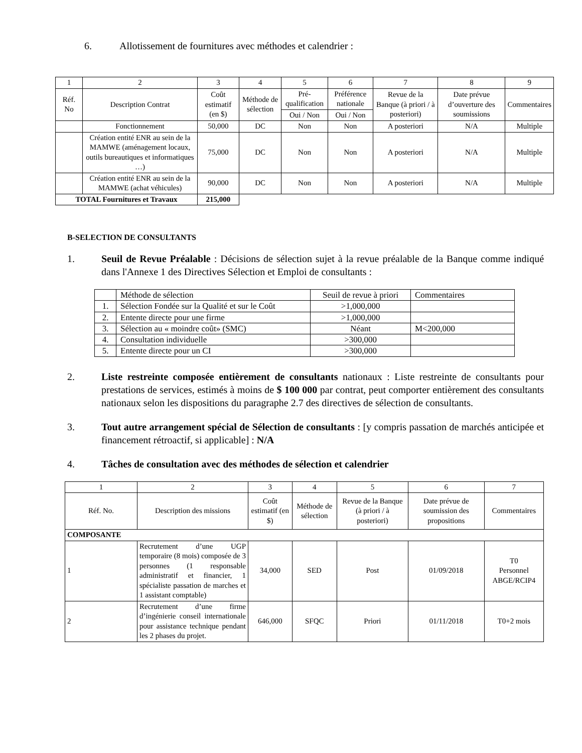6. Allotissement de fournitures avec méthodes et calendrier :
| 1 | 2 | 3 | 4 | 5 | 6 | 7 | 8 | 9 |
| Réf. No | Description Contrat | Coût estimatif (en $) | Méthode de sélection | Pré-qualification | Préférence nationale | Revue de la Banque (à priori / à posteriori) | Date prévue d’ouverture des soumissions | Commentaires |
| | | | | Oui / Non | Oui / Non | | | |
| | Fonctionnement | 50,000 | DC | Non | Non | A posteriori | N/A | Multiple |
| | Création entité ENR au sein de la MAMWE (aménagement locaux, outils bureautiques et informatiques …) | 75,000 | DC | Non | Non | A posteriori | N/A | Multiple |
| | Création entité ENR au sein de la MAMWE (achat véhicules) | 90,000 | DC | Non | Non | A posteriori | N/A | Multiple |
| TOTAL Fournitures et Travaux | | 215,000 | | | | | | |
B-SELECTION DE CONSULTANTS
1. Seuil de Revue Préalable : Décisions de sélection sujet à la revue préalable de la Banque comme indiqué dans l'Annexe 1 des Directives Sélection et Emploi de consultants :
| | Méthode de sélection | Seuil de revue à priori | Commentaires |
| 1. | Sélection Fondée sur la Qualité et sur le Coût | >1,000,000 | |
| 2. | Entente directe pour une firme | >1,000,000 | |
| 3. | Sélection au « moindre coût» (SMC) | Néant | M<200,000 |
| 4. | Consultation individuelle | >300,000 | |
| 5. | Entente directe pour un CI | >300,000 | |
2. Liste restreinte composée entièrement de consultants nationaux : Liste restreinte de consultants pour prestations de services, estimés à moins de $ 100 000 par contrat, peut comporter entièrement des consultants nationaux selon les dispositions du paragraphe 2.7 des directives de sélection de consultants.
3. Tout autre arrangement spécial de Sélection de consultants : [y compris passation de marchés anticipée et financement rétroactif, si applicable] : N/A
4. Tâches de consultation avec des méthodes de sélection et calendrier
| 1 | 2 | 3 | 4 | 5 | 6 | 7 |
| Réf. No. | Description des missions | Coût estimatif (en $) | Méthode de sélection | Revue de la Banque (à priori / à posteriori) | Date prévue de soumission des propositions | Commentaires |
| COMPOSANTE | | | | | | |
| 1 | Recrutement d’une UGP temporaire (8 mois) composée de 3 personnes (1 responsable administratif et financier, 1 spécialiste passation de marches et 1 assistant comptable) | 34,000 | SED | Post | 01/09/2018 | T0 Personnel ABGE/RCIP4 |
| 2 | Recrutement d’une firme d’ingénierie conseil internationale pour assistance technique pendant les 2 phases du projet. | 646,000 | SFQC | Priori | 01/11/2018 | T0+2 mois |